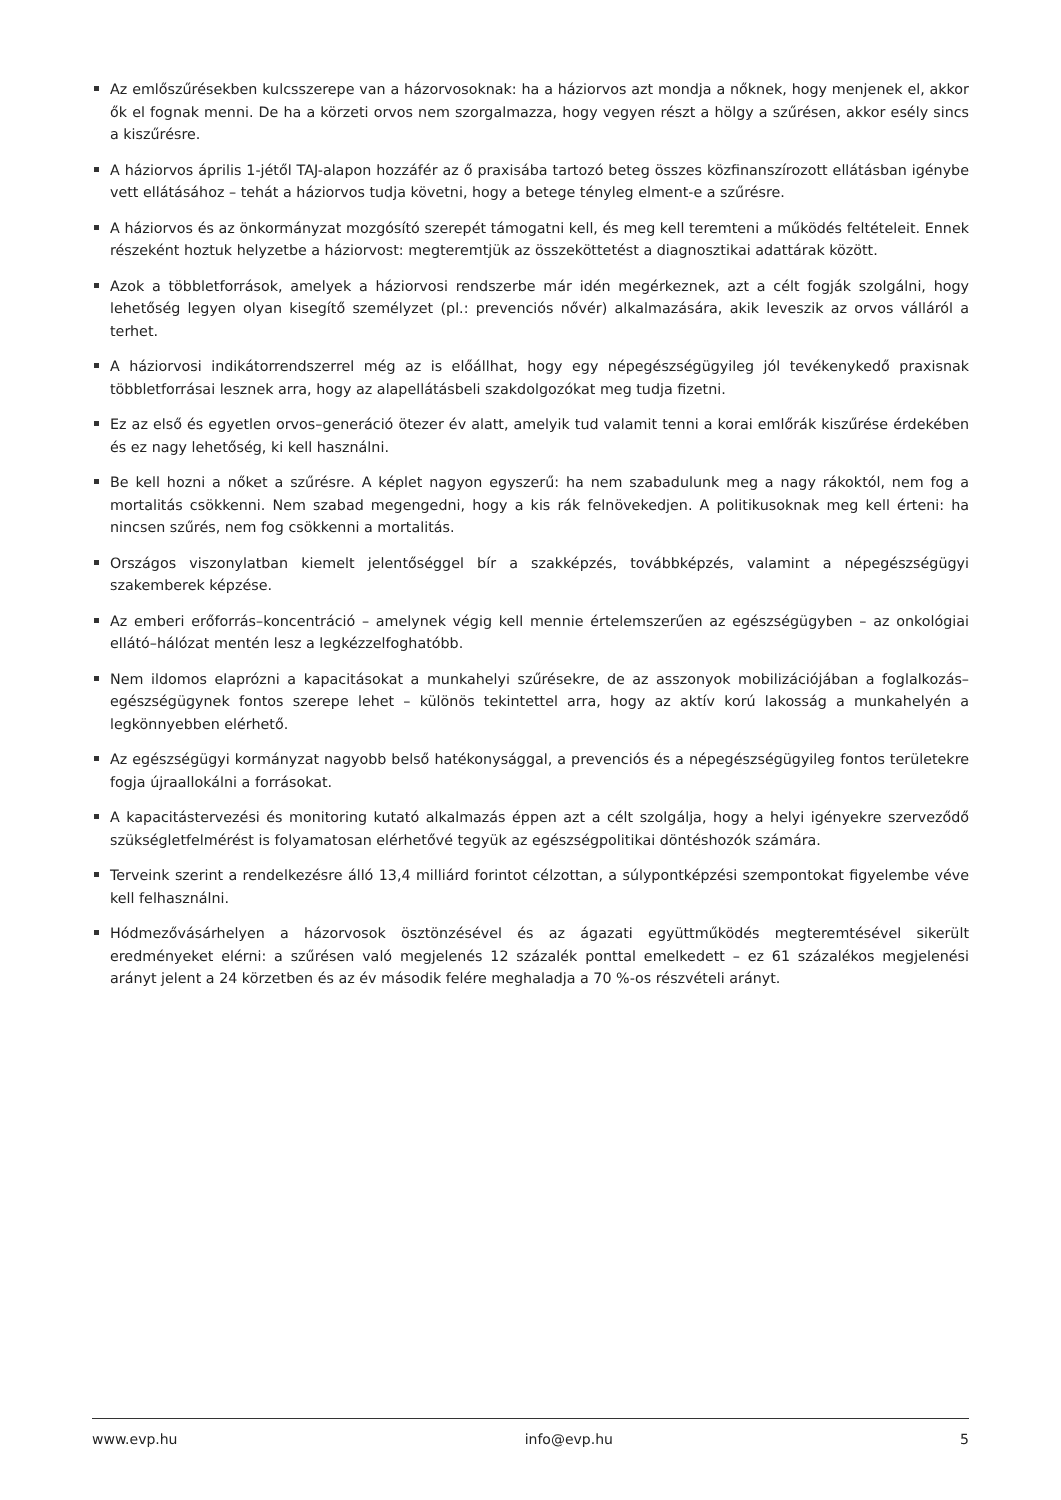Az emlőszűrésekben kulcsszerepe van a házorvosoknak: ha a háziorvos azt mondja a nőknek, hogy menjenek el, akkor ők el fognak menni. De ha a körzeti orvos nem szorgalmazza, hogy vegyen részt a hölgy a szűrésen, akkor esély sincs a kiszűrésre.
A háziorvos április 1-jétől TAJ-alapon hozzáfér az ő praxisába tartozó beteg összes közfinanszírozott ellátásban igénybe vett ellátásához – tehát a háziorvos tudja követni, hogy a betege tényleg elment-e a szűrésre.
A háziorvos és az önkormányzat mozgósító szerepét támogatni kell, és meg kell teremteni a működés feltételeit. Ennek részeként hoztuk helyzetbe a háziorvost: megteremtjük az összeköttetést a diagnosztikai adattárak között.
Azok a többletforrások, amelyek a háziorvosi rendszerbe már idén megérkeznek, azt a célt fogják szolgálni, hogy lehetőség legyen olyan kisegítő személyzet (pl.: prevenciós nővér) alkalmazására, akik leveszik az orvos válláról a terhet.
A háziorvosi indikátorrendszerrel még az is előállhat, hogy egy népegészségügyileg jól tevékenykedő praxisnak többletforrásai lesznek arra, hogy az alapellátásbeli szakdolgozókat meg tudja fizetni.
Ez az első és egyetlen orvos–generáció ötezer év alatt, amelyik tud valamit tenni a korai emlőrák kiszűrése érdekében és ez nagy lehetőség, ki kell használni.
Be kell hozni a nőket a szűrésre. A képlet nagyon egyszerű: ha nem szabadulunk meg a nagy rákoktól, nem fog a mortalitás csökkenni. Nem szabad megengedni, hogy a kis rák felnövekedjen. A politikusoknak meg kell érteni: ha nincsen szűrés, nem fog csökkenni a mortalitás.
Országos viszonylatban kiemelt jelentőséggel bír a szakképzés, továbbképzés, valamint a népegészségügyi szakemberek képzése.
Az emberi erőforrás–koncentráció – amelynek végig kell mennie értelemszerűen az egészségügyben – az onkológiai ellátó–hálózat mentén lesz a legkézzelfoghatóbb.
Nem ildomos elaprózni a kapacitásokat a munkahelyi szűrésekre, de az asszonyok mobilizációjában a foglalkozás–egészségügynek fontos szerepe lehet – különös tekintettel arra, hogy az aktív korú lakosság a munkahelyén a legkönnyebben elérhető.
Az egészségügyi kormányzat nagyobb belső hatékonysággal, a prevenciós és a népegészségügyileg fontos területekre fogja újraallokálni a forrásokat.
A kapacitástervezési és monitoring kutató alkalmazás éppen azt a célt szolgálja, hogy a helyi igényekre szerveződő szükségletfelmérést is folyamatosan elérhetővé tegyük az egészségpolitikai döntéshozók számára.
Terveink szerint a rendelkezésre álló 13,4 milliárd forintot célzottan, a súlypontképzési szempontokat figyelembe véve kell felhasználni.
Hódmezővásárhelyen a házorvosok ösztönzésével és az ágazati együttműködés megteremtésével sikerült eredményeket elérni: a szűrésen való megjelenés 12 százalék ponttal emelkedett – ez 61 százalékos megjelenési arányt jelent a 24 körzetben és az év második felére meghaladja a 70 %-os részvételi arányt.
www.evp.hu info@evp.hu 5